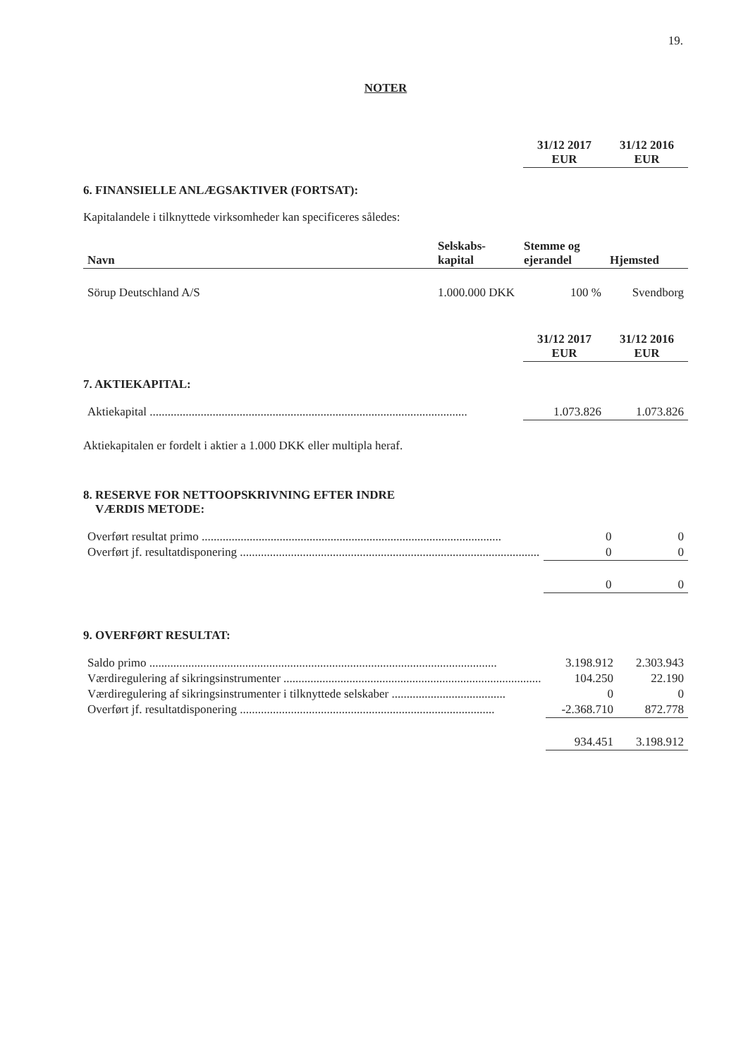19.
NOTER
| | 31/12 2017 EUR | 31/12 2016 EUR |
| --- | --- | --- |
6. FINANSIELLE ANLÆGSAKTIVER (FORTSAT):
Kapitalandele i tilknyttede virksomheder kan specificeres således:
| Navn | Selskabs- kapital | Stemme og ejerandel | Hjemsted |
| --- | --- | --- | --- |
| Sörup Deutschland A/S | 1.000.000 DKK | 100 % | Svendborg |
| | 31/12 2017 EUR | 31/12 2016 EUR |
| --- | --- | --- |
7. AKTIEKAPITAL:
| Aktiekapital .......................................................................................................... | 1.073.826 | 1.073.826 |
Aktiekapitalen er fordelt i aktier a 1.000 DKK eller multipla heraf.
8. RESERVE FOR NETTOOPSKRIVNING EFTER INDRE
VÆRDIS METODE:
| Overført resultat primo .................................................................................................... | 0 | 0 |
| Overført jf. resultatdisponering .................................................................................................... | 0 | 0 |
| | 0 | 0 |
9. OVERFØRT RESULTAT:
| Saldo primo .................................................................................................................... | 3.198.912 | 2.303.943 |
| Værdiregulering af sikringsinstrumenter ...................................................................................... | 104.250 | 22.190 |
| Værdiregulering af sikringsinstrumenter i tilknyttede selskaber ...................................... | 0 | 0 |
| Overført jf. resultatdisponering ..................................................................................... | -2.368.710 | 872.778 |
| | 934.451 | 3.198.912 |